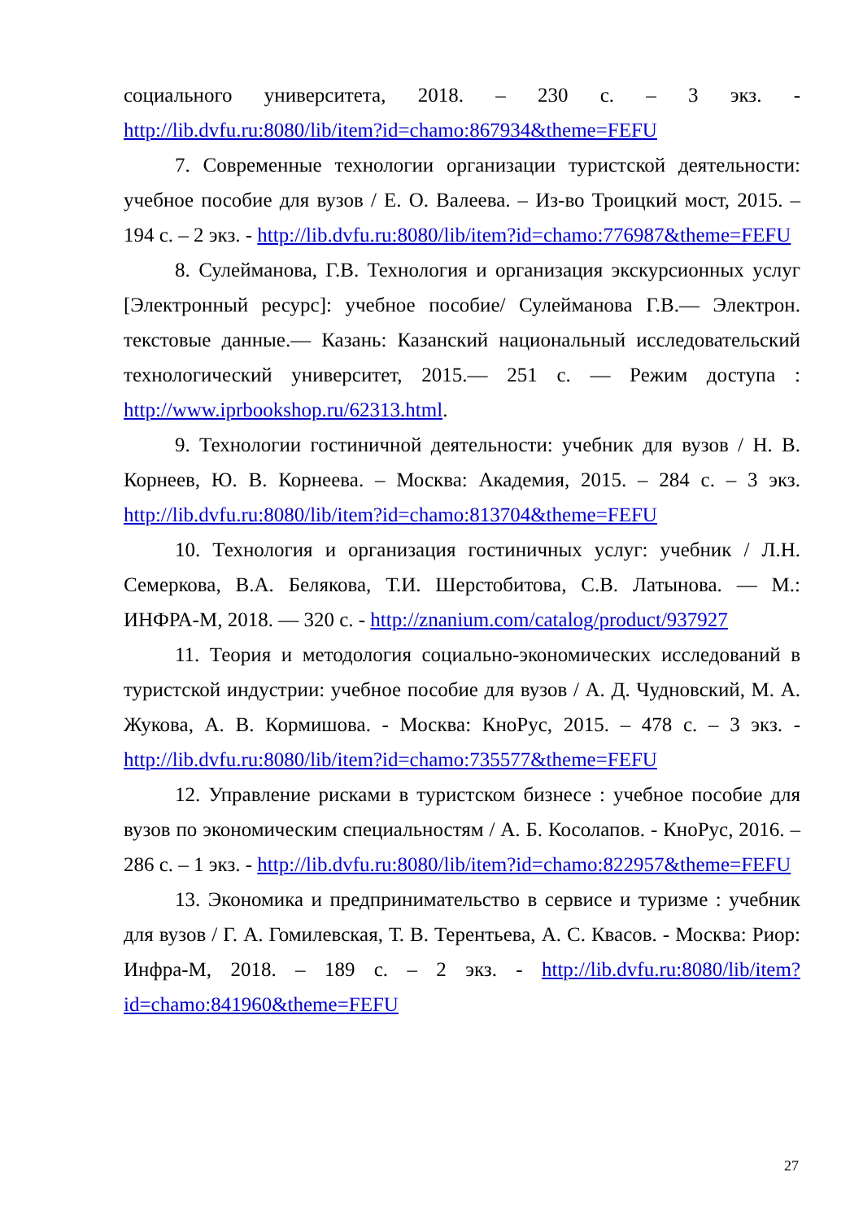социального университета, 2018. – 230 с. – 3 экз. - http://lib.dvfu.ru:8080/lib/item?id=chamo:867934&theme=FEFU
7. Современные технологии организации туристской деятельности: учебное пособие для вузов / Е. О. Валеева. – Из-во Троицкий мост, 2015. – 194 с. – 2 экз. - http://lib.dvfu.ru:8080/lib/item?id=chamo:776987&theme=FEFU
8. Сулейманова, Г.В. Технология и организация экскурсионных услуг [Электронный ресурс]: учебное пособие/ Сулейманова Г.В.— Электрон. текстовые данные.— Казань: Казанский национальный исследовательский технологический университет, 2015.— 251 с. — Режим доступа : http://www.iprbookshop.ru/62313.html.
9. Технологии гостиничной деятельности: учебник для вузов / Н. В. Корнеев, Ю. В. Корнеева. – Москва: Академия, 2015. – 284 с. – 3 экз. http://lib.dvfu.ru:8080/lib/item?id=chamo:813704&theme=FEFU
10. Технология и организация гостиничных услуг: учебник / Л.Н. Семеркова, В.А. Белякова, Т.И. Шерстобитова, С.В. Латынова. — М.: ИНФРА-М, 2018. — 320 с. - http://znanium.com/catalog/product/937927
11. Теория и методология социально-экономических исследований в туристской индустрии: учебное пособие для вузов / А. Д. Чудновский, М. А. Жукова, А. В. Кормишова. - Москва: КноРус, 2015. – 478 с. – 3 экз. - http://lib.dvfu.ru:8080/lib/item?id=chamo:735577&theme=FEFU
12. Управление рисками в туристском бизнесе : учебное пособие для вузов по экономическим специальностям / А. Б. Косолапов. - КноРус, 2016. – 286 с. – 1 экз. - http://lib.dvfu.ru:8080/lib/item?id=chamo:822957&theme=FEFU
13. Экономика и предпринимательство в сервисе и туризме : учебник для вузов / Г. А. Гомилевская, Т. В. Терентьева, А. С. Квасов. - Москва: Риор: Инфра-М, 2018. – 189 с. – 2 экз. - http://lib.dvfu.ru:8080/lib/item?id=chamo:841960&theme=FEFU
27